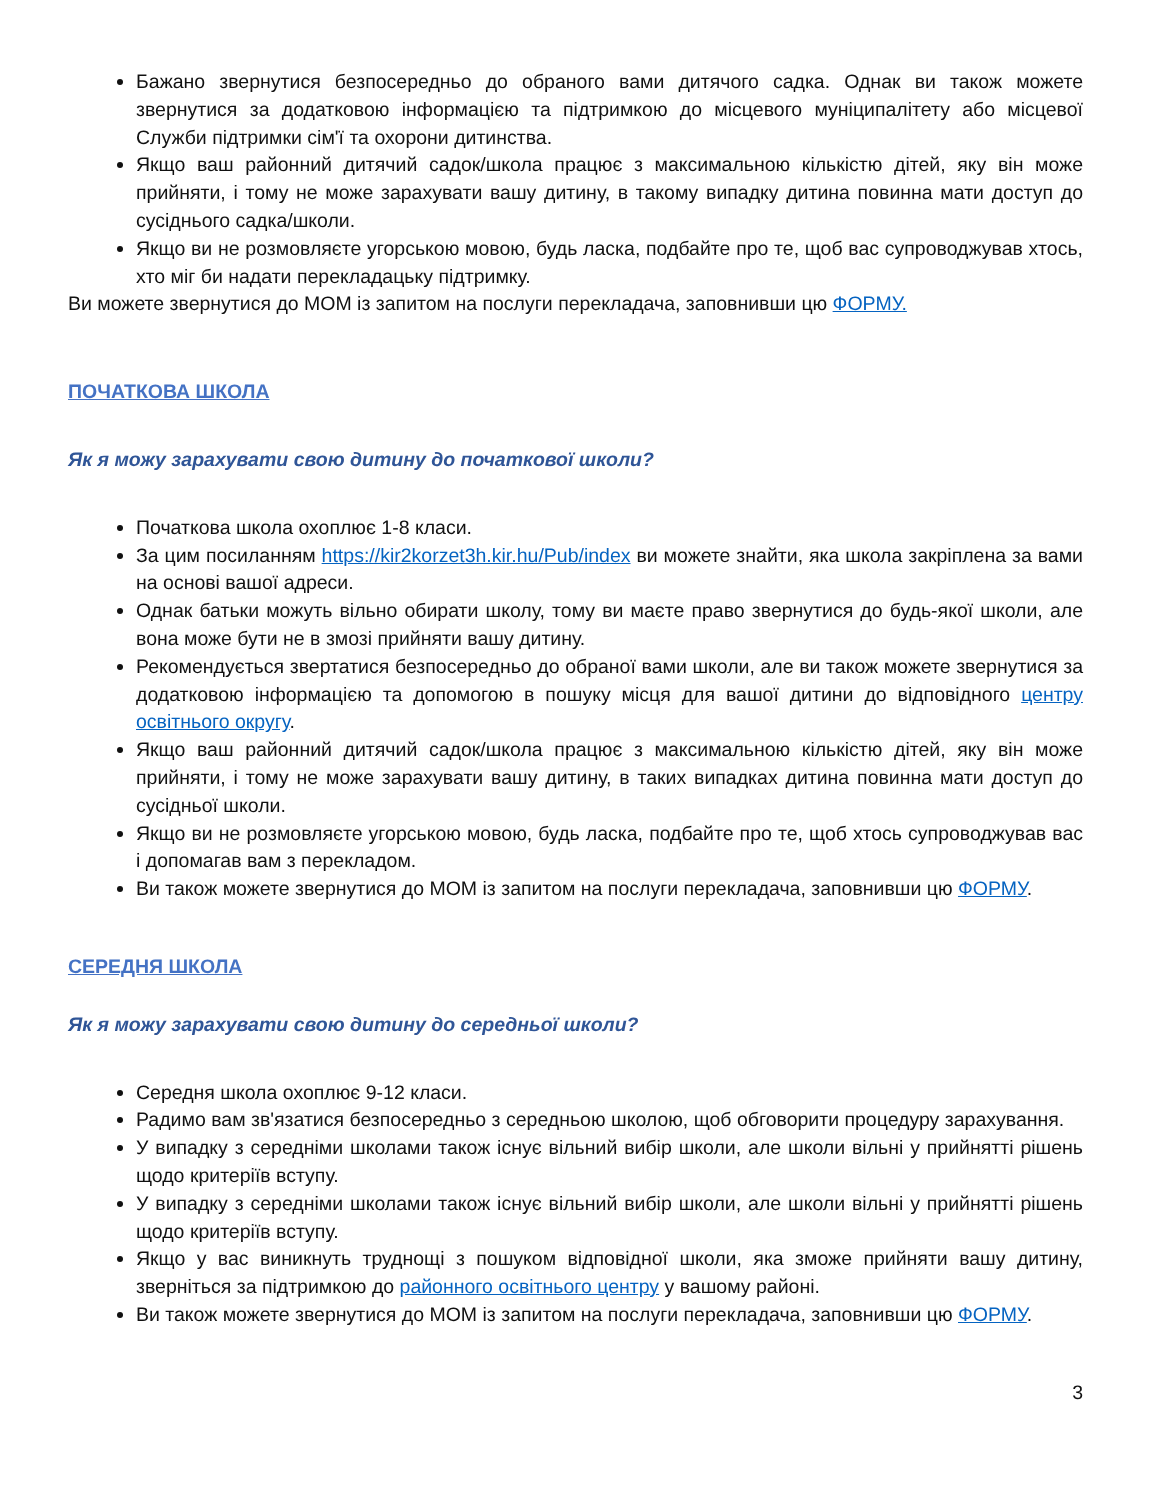Бажано звернутися безпосередньо до обраного вами дитячого садка. Однак ви також можете звернутися за додатковою інформацією та підтримкою до місцевого муніципалітету або місцевої Служби підтримки сім'ї та охорони дитинства.
Якщо ваш районний дитячий садок/школа працює з максимальною кількістю дітей, яку він може прийняти, і тому не може зарахувати вашу дитину, в такому випадку дитина повинна мати доступ до сусіднього садка/школи.
Якщо ви не розмовляєте угорською мовою, будь ласка, подбайте про те, щоб вас супроводжував хтось, хто міг би надати перекладацьку підтримку.
Ви можете звернутися до МОМ із запитом на послуги перекладача, заповнивши цю ФОРМУ.
ПОЧАТКОВА ШКОЛА
Як я можу зарахувати свою дитину до початкової школи?
Початкова школа охоплює 1-8 класи.
За цим посиланням https://kir2korzet3h.kir.hu/Pub/index ви можете знайти, яка школа закріплена за вами на основі вашої адреси.
Однак батьки можуть вільно обирати школу, тому ви маєте право звернутися до будь-якої школи, але вона може бути не в змозі прийняти вашу дитину.
Рекомендується звертатися безпосередньо до обраної вами школи, але ви також можете звернутися за додатковою інформацією та допомогою в пошуку місця для вашої дитини до відповідного центру освітнього округу.
Якщо ваш районний дитячий садок/школа працює з максимальною кількістю дітей, яку він може прийняти, і тому не може зарахувати вашу дитину, в таких випадках дитина повинна мати доступ до сусідньої школи.
Якщо ви не розмовляєте угорською мовою, будь ласка, подбайте про те, щоб хтось супроводжував вас і допомагав вам з перекладом.
Ви також можете звернутися до МОМ із запитом на послуги перекладача, заповнивши цю ФОРМУ.
СЕРЕДНЯ ШКОЛА
Як я можу зарахувати свою дитину до середньої школи?
Середня школа охоплює 9-12 класи.
Радимо вам зв'язатися безпосередньо з середньою школою, щоб обговорити процедуру зарахування.
У випадку з середніми школами також існує вільний вибір школи, але школи вільні у прийнятті рішень щодо критеріїв вступу.
У випадку з середніми школами також існує вільний вибір школи, але школи вільні у прийнятті рішень щодо критеріїв вступу.
Якщо у вас виникнуть труднощі з пошуком відповідної школи, яка зможе прийняти вашу дитину, зверніться за підтримкою до районного освітнього центру у вашому районі.
Ви також можете звернутися до МОМ із запитом на послуги перекладача, заповнивши цю ФОРМУ.
3